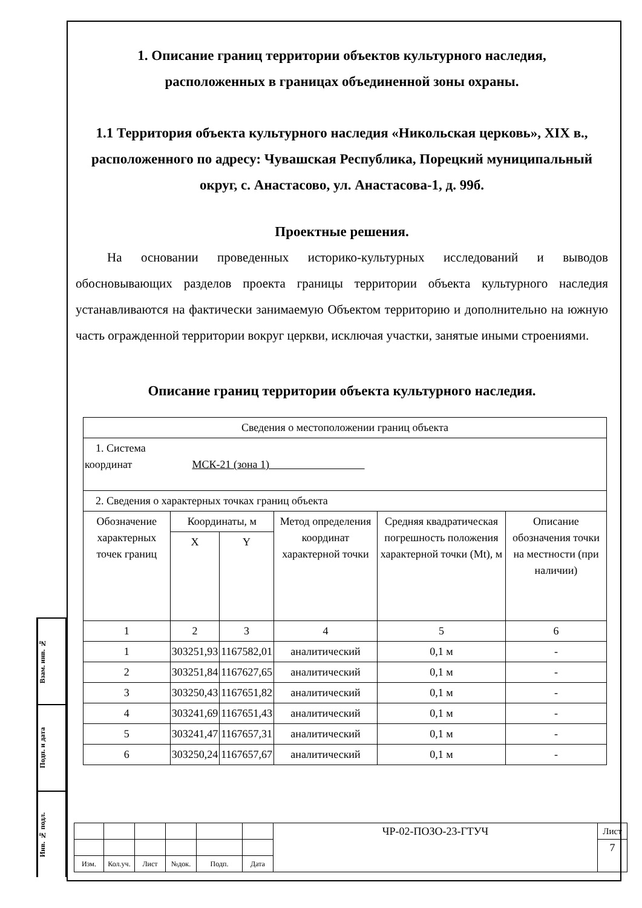Взам. инв. №
Подп. и дата
Инв. № подл.
1. Описание границ территории объектов культурного наследия,
расположенных в границах объединенной зоны охраны.
1.1 Территория объекта культурного наследия «Никольская церковь», XIX в., расположенного по адресу: Чувашская Республика, Порецкий муниципальный округ, с. Анастасово, ул. Анастасова-1, д. 99б.
Проектные решения.
На основании проведенных историко-культурных исследований и выводов обосновывающих разделов проекта границы территории объекта культурного наследия устанавливаются на фактически занимаемую Объектом территорию и дополнительно на южную часть огражденной территории вокруг церкви, исключая участки, занятые иными строениями.
Описание границ территории объекта культурного наследия.
| Сведения о местоположении границ объекта | | | | | |
| 1. Система координат МСК-21 (зона 1) | | | | | |
| 2. Сведения о характерных точках границ объекта | | | | | |
| Обозначение характерных точек границ | Координаты, м | | Метод определения координат характерной точки | Средняя квадратическая погрешность положения характерной точки (Mt), м | Описание обозначения точки на местности (при наличии) |
| | X | Y | | | |
| 1 | 2 | 3 | 4 | 5 | 6 |
| 1 | 303251,93 | 1167582,01 | аналитический | 0,1 м | - |
| 2 | 303251,84 | 1167627,65 | аналитический | 0,1 м | - |
| 3 | 303250,43 | 1167651,82 | аналитический | 0,1 м | - |
| 4 | 303241,69 | 1167651,43 | аналитический | 0,1 м | - |
| 5 | 303241,47 | 1167657,31 | аналитический | 0,1 м | - |
| 6 | 303250,24 | 1167657,67 | аналитический | 0,1 м | - |
| | | | | | | ЧР-02-ПОЗО-23-ГТУЧ | Лист |
| | | | | | | | 7 |
| Изм. | Кол.уч. | Лист | №док. | Подп. | Дата | | |